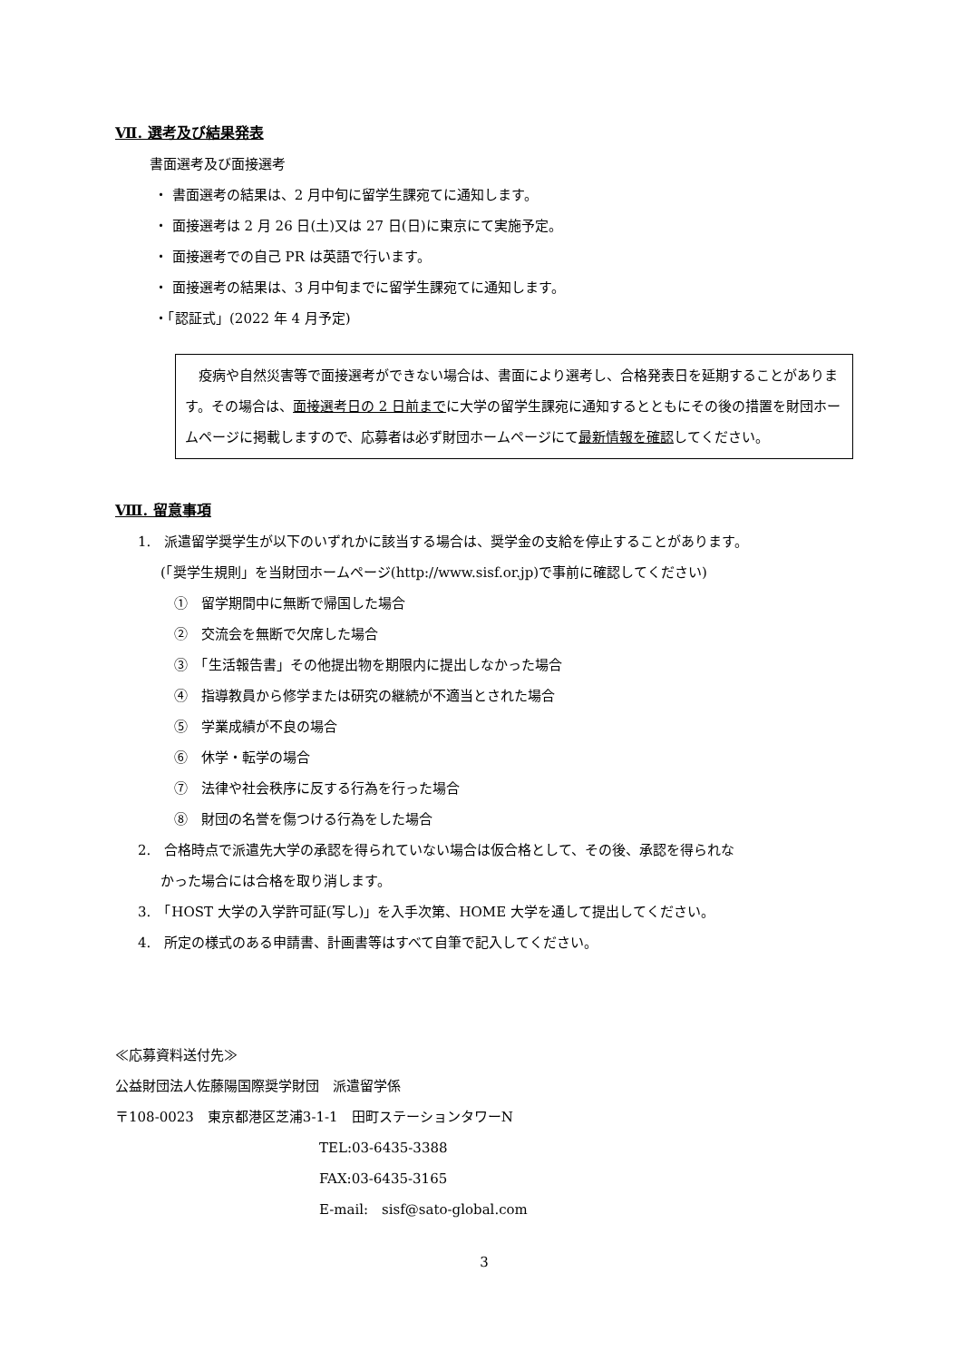Ⅶ. 選考及び結果発表
書面選考及び面接選考
・ 書面選考の結果は、2 月中旬に留学生課宛てに通知します。
・ 面接選考は 2 月 26 日(土)又は 27 日(日)に東京にて実施予定。
・ 面接選考での自己 PR は英語で行います。
・ 面接選考の結果は、3 月中旬までに留学生課宛てに通知します。
・「認証式」(2022 年 4 月予定)
　疫病や自然災害等で面接選考ができない場合は、書面により選考し、合格発表日を延期することがあります。その場合は、面接選考日の 2 日前までに大学の留学生課宛に通知するとともにその後の措置を財団ホームページに掲載しますので、応募者は必ず財団ホームページにて最新情報を確認してください。
Ⅷ. 留意事項
1.　派遣留学奨学生が以下のいずれかに該当する場合は、奨学金の支給を停止することがあります。
(「奨学生規則」を当財団ホームページ(http://www.sisf.or.jp)で事前に確認してください)
①　留学期間中に無断で帰国した場合
②　交流会を無断で欠席した場合
③　「生活報告書」その他提出物を期限内に提出しなかった場合
④　指導教員から修学または研究の継続が不適当とされた場合
⑤　学業成績が不良の場合
⑥　休学・転学の場合
⑦　法律や社会秩序に反する行為を行った場合
⑧　財団の名誉を傷つける行為をした場合
2.　合格時点で派遣先大学の承認を得られていない場合は仮合格として、その後、承認を得られな
かった場合には合格を取り消します。
3.　「HOST 大学の入学許可証(写し)」を入手次第、HOME 大学を通して提出してください。
4.　所定の様式のある申請書、計画書等はすべて自筆で記入してください。
≪応募資料送付先≫
公益財団法人佐藤陽国際奨学財団　派遣留学係
〒108-0023　東京都港区芝浦3-1-1　田町ステーションタワーN
TEL:03-6435-3388
FAX:03-6435-3165
E-mail:　sisf@sato-global.com
3